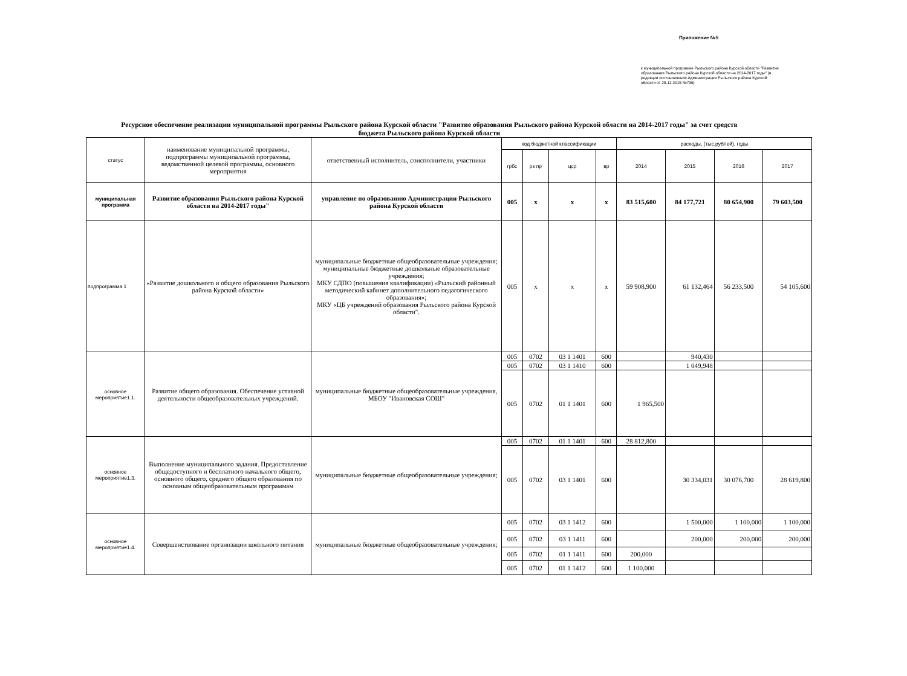Приложение №5
к муниципальной программе Рыльского района Курской области "Развитие образования Рыльского района Курской области на 2014-2017 годы" (в редакции постановления Администрации Рыльского района Курской области от 25.12.2015 №736)
Ресурсное обеспечение реализации муниципальной программы Рыльского района Курской области "Развитие образования Рыльского района Курской области на 2014-2017 годы" за счет средств бюджета Рыльского района Курской области
| статус | наименование муниципальной программы, подпрограммы муниципальной программы, ведомственной целевой программы, основного мероприятия | ответственный исполнитель, соисполнители, участники | код бюджетной классификации | | | | расходы, (тыс.рублей), годы | | | |
| --- | --- | --- | --- | --- | --- | --- | --- | --- | --- | --- |
| | | | грбс | рз пр | цср | вр | 2014 | 2015 | 2016 | 2017 |
| муниципальная программа | Развитие образования Рыльского района Курской области на 2014-2017 годы" | управление по образованию Администрации Рыльского района Курской области | 005 | х | х | х | 83 515,600 | 84 177,721 | 80 654,900 | 79 603,500 |
| подпрограмма 1 | «Развитие дошкольного и общего образования Рыльского района Курской области» | муниципальные бюджетные общеобразовательные учреждения; муниципальные бюджетные дошкольные образовательные учреждения; МКУ СДПО (повышения квалификации) «Рыльский районный методический кабинет дополнительного педагогического образования»; МКУ «ЦБ учреждений образования Рыльского района Курской области". | 005 | х | х | х | 59 908,900 | 61 132,464 | 56 233,500 | 54 105,600 |
| основное мероприятие1.1. | Развитие общего образования. Обеспечение уставной деятельности общеобразовательных учреждений. | муниципальные бюджетные общеобразовательные учреждения, МБОУ "Ивановская СОШ" | 005 | 0702 | 03 1 1401 | 600 | | 940,430 | | |
| | | | 005 | 0702 | 03 1 1410 | 600 | | 1 049,948 | | |
| | | | 005 | 0702 | 01 1 1401 | 600 | 1 965,500 | | | |
| основное мероприятие1.3. | Выполнение муниципального задания. Предоставление общедоступного и бесплатного начального общего, основного общего, среднего общего образования по основным общеобразовательным программам | муниципальные бюджетные общеобразовательные учреждения; | 005 | 0702 | 01 1 1401 | 600 | 28 812,800 | | | |
| | | | 005 | 0702 | 03 1 1401 | 600 | | 30 334,031 | 30 076,700 | 28 619,800 |
| основное мероприятие1.4. | Совершенствование организации школьного питания | муниципальные бюджетные общеобразовательные учреждения; | 005 | 0702 | 03 1 1412 | 600 | | 1 500,000 | 1 100,000 | 1 100,000 |
| | | | 005 | 0702 | 03 1 1411 | 600 | | 200,000 | 200,000 | 200,000 |
| | | | 005 | 0702 | 01 1 1411 | 600 | 200,000 | | | |
| | | | 005 | 0702 | 01 1 1412 | 600 | 1 100,000 | | | |